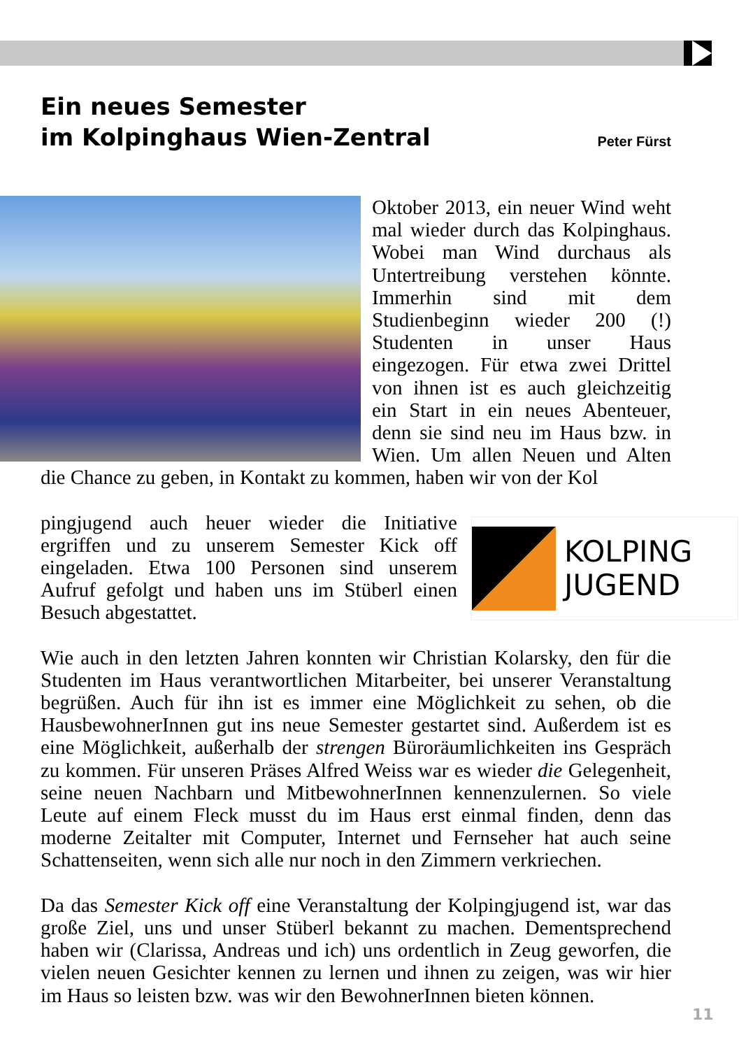Ein neues Semester
im Kolpinghaus Wien-Zentral
Peter Fürst
Oktober 2013, ein neuer Wind weht mal wieder durch das Kolpinghaus. Wobei man Wind durchaus als Untertreibung verstehen könnte. Immerhin sind mit dem Studienbeginn wieder 200 (!) Studenten in unser Haus eingezogen. Für etwa zwei Drittel von ihnen ist es auch gleichzeitig ein Start in ein neues Abenteuer, denn sie sind neu im Haus bzw. in Wien. Um allen Neuen und Alten die Chance zu geben, in Kontakt zu kommen, haben wir von der Kol
KOLPING
JUGEND
pingjugend auch heuer wieder die Initiative ergriffen und zu unserem Semester Kick off eingeladen. Etwa 100 Personen sind unserem Aufruf gefolgt und haben uns im Stüberl einen Besuch abgestattet.
Wie auch in den letzten Jahren konnten wir Christian Kolarsky, den für die Studenten im Haus verantwortlichen Mitarbeiter, bei unserer Veranstaltung begrüßen. Auch für ihn ist es immer eine Möglichkeit zu sehen, ob die HausbewohnerInnen gut ins neue Semester gestartet sind. Außerdem ist es eine Möglichkeit, außerhalb der strengen Büroräumlichkeiten ins Gespräch zu kommen. Für unseren Präses Alfred Weiss war es wieder die Gelegenheit, seine neuen Nachbarn und MitbewohnerInnen kennenzulernen. So viele Leute auf einem Fleck musst du im Haus erst einmal finden, denn das moderne Zeitalter mit Computer, Internet und Fernseher hat auch seine Schattenseiten, wenn sich alle nur noch in den Zimmern verkriechen.
Da das Semester Kick off eine Veranstaltung der Kolpingjugend ist, war das große Ziel, uns und unser Stüberl bekannt zu machen. Dementsprechend haben wir (Clarissa, Andreas und ich) uns ordentlich in Zeug geworfen, die vielen neuen Gesichter kennen zu lernen und ihnen zu zeigen, was wir hier im Haus so leisten bzw. was wir den BewohnerInnen bieten können.
11